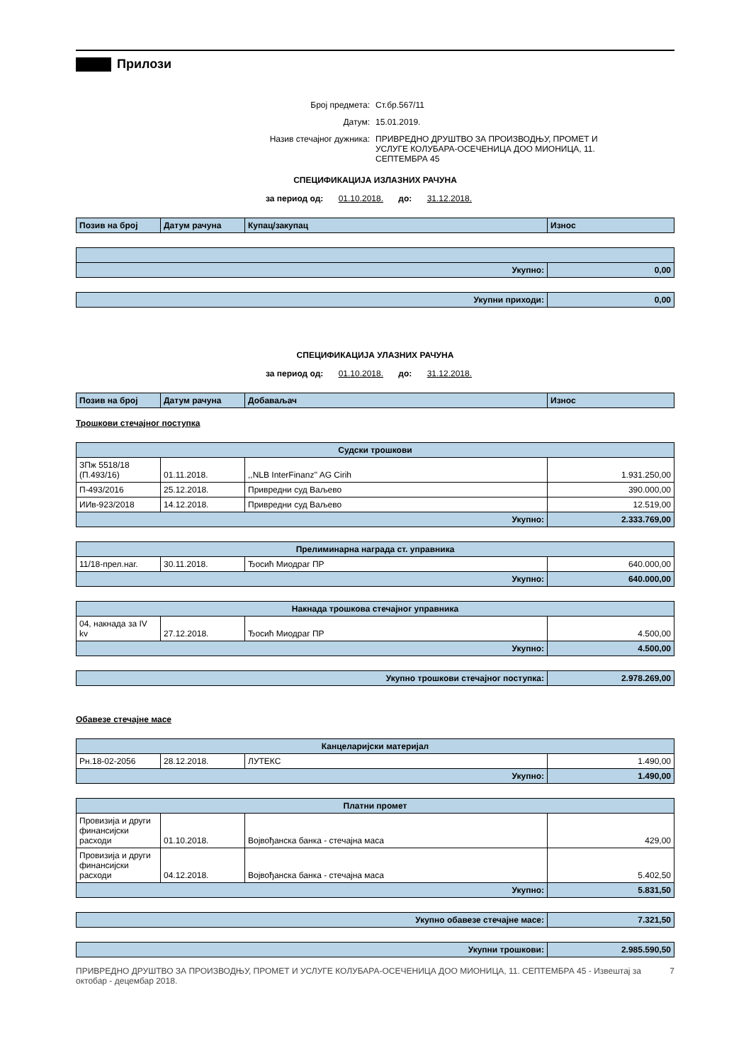Прилози
Број предмета: Ст.бр.567/11
Датум: 15.01.2019.
Назив стечајног дужника: ПРИВРЕДНО ДРУШТВО ЗА ПРОИЗВОДЊУ, ПРОМЕТ И УСЛУГЕ КОЛУБАРА-ОСЕЧЕНИЦА ДОО МИОНИЦА, 11. СЕПТЕМБРА 45
СПЕЦИФИКАЦИЈА ИЗЛАЗНИХ РАЧУНА
за период од: 01.10.2018. до: 31.12.2018.
| Позив на број | Датум рачуна | Купац/закупац | Износ |
| --- | --- | --- | --- |
| Укупно: | 0,00 |
| Укупни приходи: | 0,00 |
СПЕЦИФИКАЦИЈА УЛАЗНИХ РАЧУНА
за период од: 01.10.2018. до: 31.12.2018.
| Позив на број | Датум рачуна | Добаваљач | Износ |
| --- | --- | --- | --- |
Трошкови стечајног поступка
| Судски трошкови | | | |
| ЗПж 5518/18 (П.493/16) | 01.11.2018. | ,,NLB InterFinanz'' AG Cirih | 1.931.250,00 |
| П-493/2016 | 25.12.2018. | Привредни суд Ваљево | 390.000,00 |
| ИИв-923/2018 | 14.12.2018. | Привредни суд Ваљево | 12.519,00 |
| Укупно: | | | 2.333.769,00 |
| Прелиминарна награда ст. управника | | | |
| 11/18-прел.наг. | 30.11.2018. | Ђосић Миодраг ПР | 640.000,00 |
| Укупно: | | | 640.000,00 |
| Накнада трошкова стечајног управника | | | |
| 04, накнада за IV kv | 27.12.2018. | Ђосић Миодраг ПР | 4.500,00 |
| Укупно: | | | 4.500,00 |
| Укупно трошкови стечајног поступка: | 2.978.269,00 |
Обавезе стечајне масе
| Канцеларијски материјал | | | |
| Рн.18-02-2056 | 28.12.2018. | ЛУТЕКС | 1.490,00 |
| Укупно: | | | 1.490,00 |
| Платни промет | | | |
| Провизија и други финансијски расходи | 01.10.2018. | Војвођанска банка - стечајна маса | 429,00 |
| Провизија и други финансијски расходи | 04.12.2018. | Војвођанска банка - стечајна маса | 5.402,50 |
| Укупно: | | | 5.831,50 |
| Укупно обавезе стечајне масе: | 7.321,50 |
| Укупни трошкови: | 2.985.590,50 |
ПРИВРЕДНО ДРУШТВО ЗА ПРОИЗВОДЊУ, ПРОМЕТ И УСЛУГЕ КОЛУБАРА-ОСЕЧЕНИЦА ДОО МИОНИЦА, 11. СЕПТЕМБРА 45 - Извештај за октобар - децембар 2018. 7